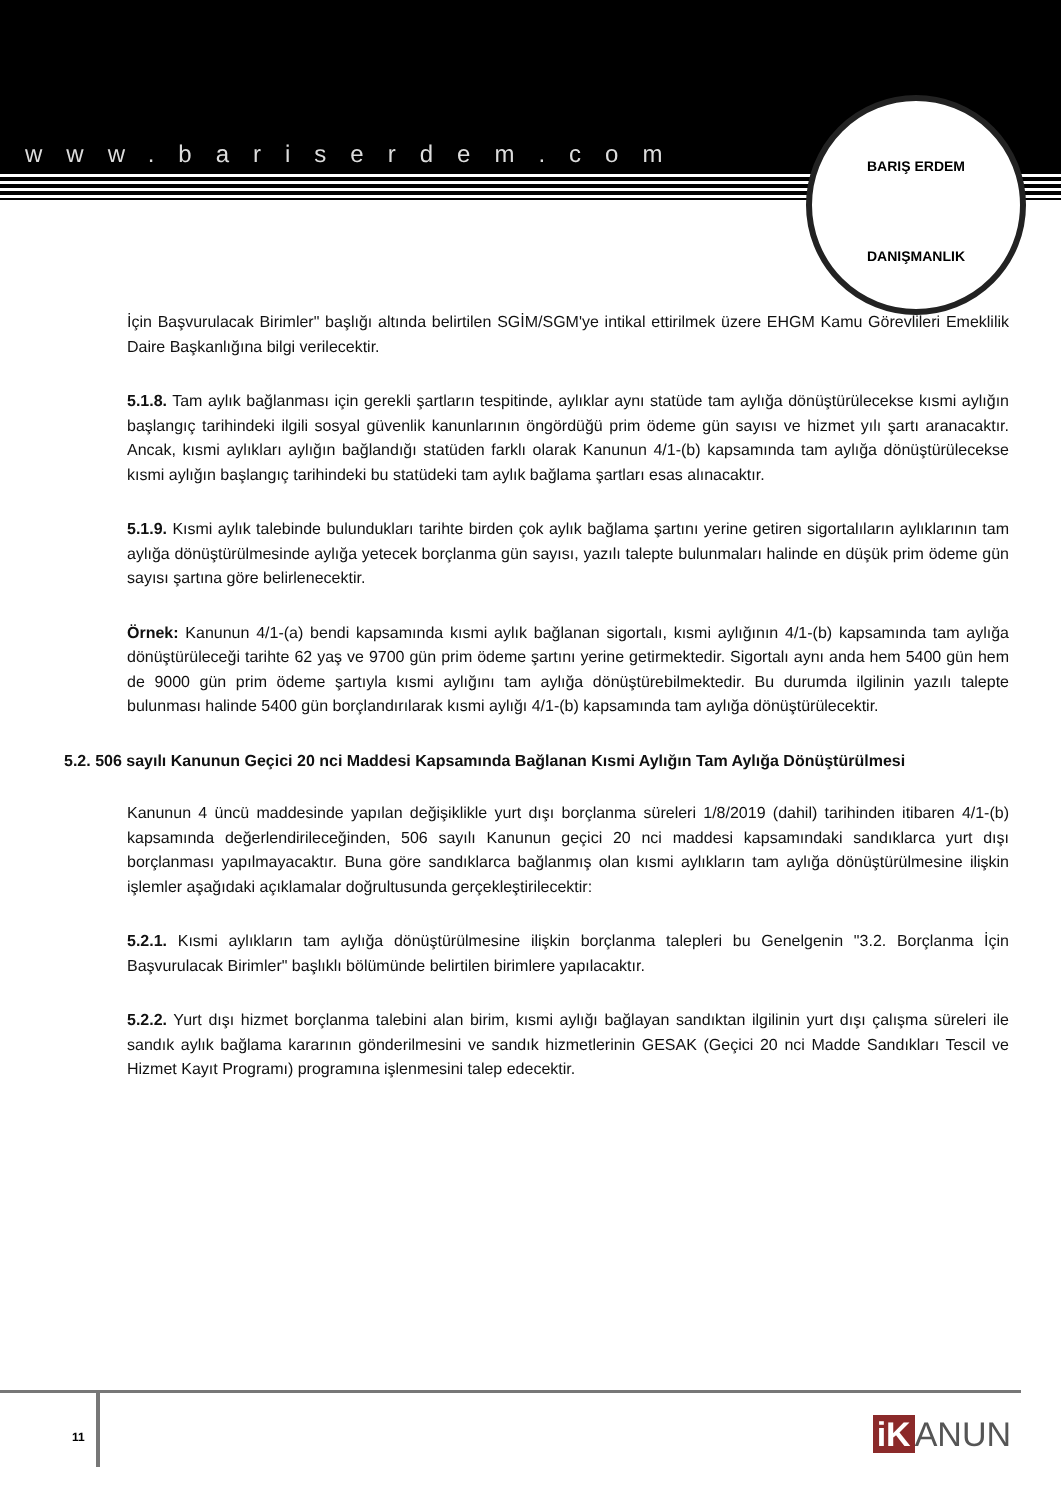www.bariserdem.com
BARIŞ ERDEM
DANIŞMANLIK
İçin Başvurulacak Birimler" başlığı altında belirtilen SGİM/SGM'ye intikal ettirilmek üzere EHGM Kamu Görevlileri Emeklilik Daire Başkanlığına bilgi verilecektir.
5.1.8. Tam aylık bağlanması için gerekli şartların tespitinde, aylıklar aynı statüde tam aylığa dönüştürülecekse kısmi aylığın başlangıç tarihindeki ilgili sosyal güvenlik kanunlarının öngördüğü prim ödeme gün sayısı ve hizmet yılı şartı aranacaktır. Ancak, kısmi aylıkları aylığın bağlandığı statüden farklı olarak Kanunun 4/1-(b) kapsamında tam aylığa dönüştürülecekse kısmi aylığın başlangıç tarihindeki bu statüdeki tam aylık bağlama şartları esas alınacaktır.
5.1.9. Kısmi aylık talebinde bulundukları tarihte birden çok aylık bağlama şartını yerine getiren sigortalıların aylıklarının tam aylığa dönüştürülmesinde aylığa yetecek borçlanma gün sayısı, yazılı talepte bulunmaları halinde en düşük prim ödeme gün sayısı şartına göre belirlenecektir.
Örnek: Kanunun 4/1-(a) bendi kapsamında kısmi aylık bağlanan sigortalı, kısmi aylığının 4/1-(b) kapsamında tam aylığa dönüştürüleceği tarihte 62 yaş ve 9700 gün prim ödeme şartını yerine getirmektedir. Sigortalı aynı anda hem 5400 gün hem de 9000 gün prim ödeme şartıyla kısmi aylığını tam aylığa dönüştürebilmektedir. Bu durumda ilgilinin yazılı talepte bulunması halinde 5400 gün borçlandırılarak kısmi aylığı 4/1-(b) kapsamında tam aylığa dönüştürülecektir.
5.2. 506 sayılı Kanunun Geçici 20 nci Maddesi Kapsamında Bağlanan Kısmi Aylığın Tam Aylığa Dönüştürülmesi
Kanunun 4 üncü maddesinde yapılan değişiklikle yurt dışı borçlanma süreleri 1/8/2019 (dahil) tarihinden itibaren 4/1-(b) kapsamında değerlendirileceğinden, 506 sayılı Kanunun geçici 20 nci maddesi kapsamındaki sandıklarca yurt dışı borçlanması yapılmayacaktır. Buna göre sandıklarca bağlanmış olan kısmi aylıkların tam aylığa dönüştürülmesine ilişkin işlemler aşağıdaki açıklamalar doğrultusunda gerçekleştirilecektir:
5.2.1. Kısmi aylıkların tam aylığa dönüştürülmesine ilişkin borçlanma talepleri bu Genelgenin "3.2. Borçlanma İçin Başvurulacak Birimler" başlıklı bölümünde belirtilen birimlere yapılacaktır.
5.2.2. Yurt dışı hizmet borçlanma talebini alan birim, kısmi aylığı bağlayan sandıktan ilgilinin yurt dışı çalışma süreleri ile sandık aylık bağlama kararının gönderilmesini ve sandık hizmetlerinin GESAK (Geçici 20 nci Madde Sandıkları Tescil ve Hizmet Kayıt Programı) programına işlenmesini talep edecektir.
11 iK ANUN